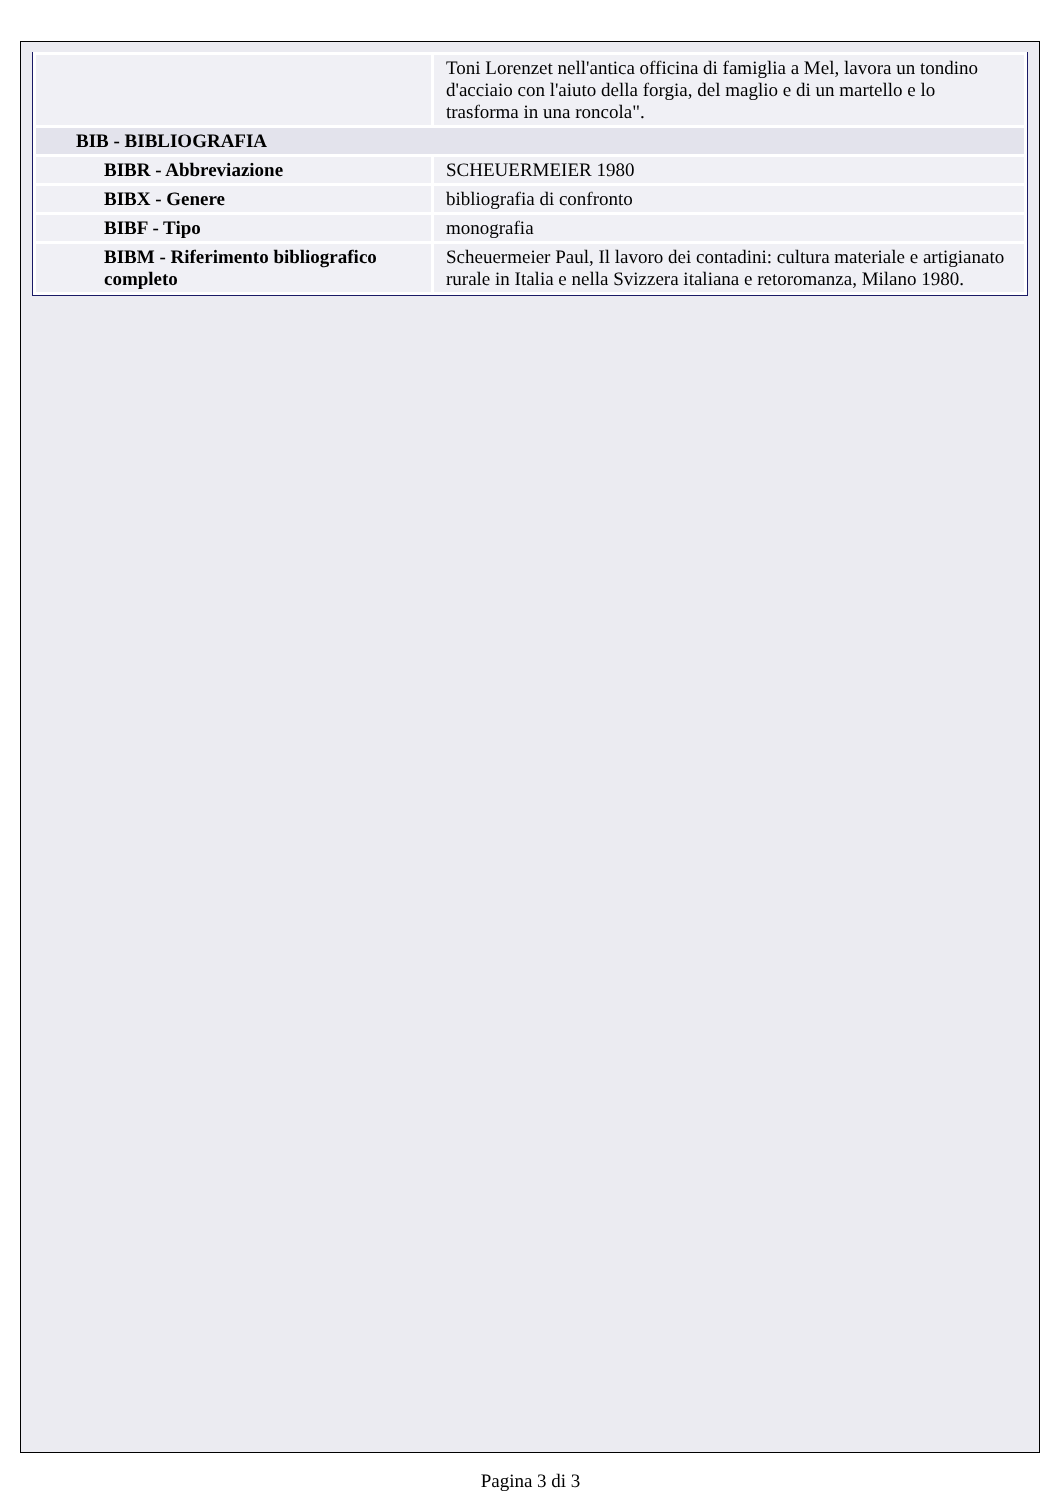| | Toni Lorenzet nell'antica officina di famiglia a Mel, lavora un tondino d'acciaio con l'aiuto della forgia, del maglio e di un martello e lo trasforma in una roncola". |
| BIB - BIBLIOGRAFIA | |
| BIBR - Abbreviazione | SCHEUERMEIER 1980 |
| BIBX - Genere | bibliografia di confronto |
| BIBF - Tipo | monografia |
| BIBM - Riferimento bibliografico completo | Scheuermeier Paul, Il lavoro dei contadini: cultura materiale e artigianato rurale in Italia e nella Svizzera italiana e retoromanza, Milano 1980. |
Pagina 3 di 3